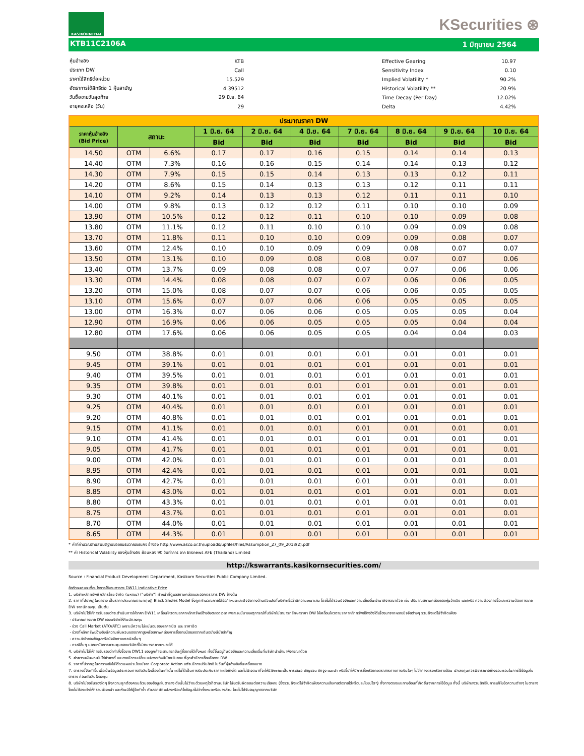KASIKORNTHAI
KSecurities ⊛
KTB11C2106A 1 มิถุนายน 2564
| หุ้นอ้างอิง | KTB |
| ประเภท DW | Call |
| ราคาใช้สิทธิต่อหน่วย | 15.529 |
| อัตราการใช้สิทธิต่อ 1 หุ้นสามัญ | 4.39512 |
| วันซื้อขายวันสุดท้าย | 29 มิ.ย. 64 |
| อายุคงเหลือ (วัน) | 29 |
| Effective Gearing | 10.97 |
| Sensitivity Index | 0.10 |
| Implied Volatility * | 90.2% |
| Historical Volatility ** | 20.9% |
| Time Decay (Per Day) | 12.02% |
| Delta | 4.42% |
| ประมาณราคา DW | | | | | | | | | |
| --- | --- | --- | --- | --- | --- | --- | --- | --- | --- |
| ราคาหุ้นอ้างอิง (Bid Price) | สถานะ | | 1 มิ.ย. 64 | 2 มิ.ย. 64 | 4 มิ.ย. 64 | 7 มิ.ย. 64 | 8 มิ.ย. 64 | 9 มิ.ย. 64 | 10 มิ.ย. 64 |
| | | | Bid | Bid | Bid | Bid | Bid | Bid | Bid |
| 14.50 | OTM | 6.6% | 0.17 | 0.17 | 0.16 | 0.15 | 0.14 | 0.14 | 0.13 |
| 14.40 | OTM | 7.3% | 0.16 | 0.16 | 0.15 | 0.14 | 0.14 | 0.13 | 0.12 |
| 14.30 | OTM | 7.9% | 0.15 | 0.15 | 0.14 | 0.13 | 0.13 | 0.12 | 0.11 |
| 14.20 | OTM | 8.6% | 0.15 | 0.14 | 0.13 | 0.13 | 0.12 | 0.11 | 0.11 |
| 14.10 | OTM | 9.2% | 0.14 | 0.13 | 0.13 | 0.12 | 0.11 | 0.11 | 0.10 |
| 14.00 | OTM | 9.8% | 0.13 | 0.12 | 0.12 | 0.11 | 0.10 | 0.10 | 0.09 |
| 13.90 | OTM | 10.5% | 0.12 | 0.12 | 0.11 | 0.10 | 0.10 | 0.09 | 0.08 |
| 13.80 | OTM | 11.1% | 0.12 | 0.11 | 0.10 | 0.10 | 0.09 | 0.09 | 0.08 |
| 13.70 | OTM | 11.8% | 0.11 | 0.10 | 0.10 | 0.09 | 0.09 | 0.08 | 0.07 |
| 13.60 | OTM | 12.4% | 0.10 | 0.10 | 0.09 | 0.09 | 0.08 | 0.07 | 0.07 |
| 13.50 | OTM | 13.1% | 0.10 | 0.09 | 0.08 | 0.08 | 0.07 | 0.07 | 0.06 |
| 13.40 | OTM | 13.7% | 0.09 | 0.08 | 0.08 | 0.07 | 0.07 | 0.06 | 0.06 |
| 13.30 | OTM | 14.4% | 0.08 | 0.08 | 0.07 | 0.07 | 0.06 | 0.06 | 0.05 |
| 13.20 | OTM | 15.0% | 0.08 | 0.07 | 0.07 | 0.06 | 0.06 | 0.05 | 0.05 |
| 13.10 | OTM | 15.6% | 0.07 | 0.07 | 0.06 | 0.06 | 0.05 | 0.05 | 0.05 |
| 13.00 | OTM | 16.3% | 0.07 | 0.06 | 0.06 | 0.05 | 0.05 | 0.05 | 0.04 |
| 12.90 | OTM | 16.9% | 0.06 | 0.06 | 0.05 | 0.05 | 0.05 | 0.04 | 0.04 |
| 12.80 | OTM | 17.6% | 0.06 | 0.06 | 0.05 | 0.05 | 0.04 | 0.04 | 0.03 |
| 9.50 | OTM | 38.8% | 0.01 | 0.01 | 0.01 | 0.01 | 0.01 | 0.01 | 0.01 |
| 9.45 | OTM | 39.1% | 0.01 | 0.01 | 0.01 | 0.01 | 0.01 | 0.01 | 0.01 |
| 9.40 | OTM | 39.5% | 0.01 | 0.01 | 0.01 | 0.01 | 0.01 | 0.01 | 0.01 |
| 9.35 | OTM | 39.8% | 0.01 | 0.01 | 0.01 | 0.01 | 0.01 | 0.01 | 0.01 |
| 9.30 | OTM | 40.1% | 0.01 | 0.01 | 0.01 | 0.01 | 0.01 | 0.01 | 0.01 |
| 9.25 | OTM | 40.4% | 0.01 | 0.01 | 0.01 | 0.01 | 0.01 | 0.01 | 0.01 |
| 9.20 | OTM | 40.8% | 0.01 | 0.01 | 0.01 | 0.01 | 0.01 | 0.01 | 0.01 |
| 9.15 | OTM | 41.1% | 0.01 | 0.01 | 0.01 | 0.01 | 0.01 | 0.01 | 0.01 |
| 9.10 | OTM | 41.4% | 0.01 | 0.01 | 0.01 | 0.01 | 0.01 | 0.01 | 0.01 |
| 9.05 | OTM | 41.7% | 0.01 | 0.01 | 0.01 | 0.01 | 0.01 | 0.01 | 0.01 |
| 9.00 | OTM | 42.0% | 0.01 | 0.01 | 0.01 | 0.01 | 0.01 | 0.01 | 0.01 |
| 8.95 | OTM | 42.4% | 0.01 | 0.01 | 0.01 | 0.01 | 0.01 | 0.01 | 0.01 |
| 8.90 | OTM | 42.7% | 0.01 | 0.01 | 0.01 | 0.01 | 0.01 | 0.01 | 0.01 |
| 8.85 | OTM | 43.0% | 0.01 | 0.01 | 0.01 | 0.01 | 0.01 | 0.01 | 0.01 |
| 8.80 | OTM | 43.3% | 0.01 | 0.01 | 0.01 | 0.01 | 0.01 | 0.01 | 0.01 |
| 8.75 | OTM | 43.7% | 0.01 | 0.01 | 0.01 | 0.01 | 0.01 | 0.01 | 0.01 |
| 8.70 | OTM | 44.0% | 0.01 | 0.01 | 0.01 | 0.01 | 0.01 | 0.01 | 0.01 |
| 8.65 | OTM | 44.3% | 0.01 | 0.01 | 0.01 | 0.01 | 0.01 | 0.01 | 0.01 |
* ค่าที่คำนวณตามสมมติฐานของชมรมวาณิชธนกิจ อ้างอิง http://www.asco.or.th/uploads/upfiles/files/Assumption_27_09_2018(2).pdf
** ค่า Historical Volatility ของหุ้นอ้างอิง ย้อนหลัง 90 วันทำการ จาก Bisnews AFE (Thailand) Limited
http://kswarrants.kasikornsecurities.com/
Source : Financial Product Development Department, Kasikorn Securities Public Company Limited.
ข้อกำหนดและเงื่อนไขการใช้งานตาราง DW11 Indicative Price
1. บริษัทหลักทรัพย์ กสิกรไทย จำกัด (มหาชน) (“บริษัท”) ทำหน้าที่ดูแลสภาพคล่องและออกตราสาร DW ข้างต้น
2. ราคาที่ปรากฏในตาราง เป็นราคาประมาณตามทฤษฎี Black Sholes Model ซึ่งถูกคำนวณภายใต้ข้อกำหนดและปัจจัยทางด้านตัวแปรที่บริษัทเชื่อว่ามีความเหมาะสม โดยไม่ได้รวมปัจจัยและความเสี่ยงอื่นเข้ามาพิจารณาด้วย เช่น ปริมาณสภาพคล่องของหุ้นอ้างอิง และ/หรือ ความต้องการซื้อและความต้องการขาย DW จากนักลงทุน เป็นต้น
3. บริษัทไม่ได้ให้การรับรองว่าจะดำเนินการให้ราคา DW11 เคลื่อนไหวตามราคาหลักทรัพย์อ้างอิงตลอดเวลา เพราะจะมีบางเหตุการณ์ที่บริษัทไม่สามารถรักษาราคา DW ให้เคลื่อนไหวตามราคาหลักทรัพย์อ้างอิงได้เนื่องมาจากหลายปัจจัยต่างๆ รวมถึงแต่ไม่จำกัดเพียง
- ปริมาณการขาย DW ของบริษัทให้กับนักลงทุน
- ช่วง Call Market (ATO/ATC) เพราะมีความไม่แน่นอนของราคาเปิด และ ราคาปิด
- ช่วงที่หลักทรัพย์อ้างอิงมีความผันผวนของราคาสูงหรือสภาพคล่องการซื้อขายน้อยลงจากเดิมอย่างมีนัยสำคัญ
- ความล่าช้าของข้อมูลหรือปัจจัยทางเทคนิคอื่นๆ
- กรณีอื่นๆ นอกเหนือการควบคุมของบริษัทที่ไม่สามารถคาดหมายได้
4. บริษัทไม่ได้ให้การรับรองว่าคำสั่งซื้อขาย DW11 ของลูกค้าจะสามารถจับคู่ซื้อขายได้ทั้งหมด ทั้งนี้ขึ้นอยู่กับปัจจัยและความเสี่ยงอื่นที่บริษัทนำเข้ามาพิจารณาด้วย
5. ค่าความผันผวนไม่ใช่ค่าคงที่ และอาจมีการเปลี่ยนแปลงอย่างมีนัยยะในขณะที่ลูกค้ามีการซื้อหรือขาย DW
6. ราคาที่ปรากฏในตารางยังไม่ได้รวมผลประโยชน์จาก Corporate Action แต่จะมีการปรับสิทธิ ในวันที่หุ้นอ้างอิงขึ้นเครื่องหมาย
7. ตารางนี้จัดทำขึ้นเพื่อเป็นข้อมูลประกอบการตัดสินใจเบื้องต้นเท่านั้น แต่ไม่ได้เป็นการรับประกันราคาแต่อย่างใด และไม่มีเจตนาที่จะให้มีลักษณะเป็นการเสนอ เชิญชวน ชักจูง แนะนำ หรือชี้นำให้มีการซื้อหรือขายตราสารทางการเงินใดๆ ไม่ว่าทางตรงหรือทางอ้อม นักลงทุนควรพิจารณาอย่างรอบคอบในการใช้ข้อมูลในตาราง ก่อนตัดสินใจลงทุน
8. บริษัทไม่ขอรับรองใดๆ ถึงความถูกต้องครบถ้วนของข้อมูลในตาราง ดังนั้นไม่ว่าจะด้วยเหตุใดก็ตามบริษัทไม่ขอรับผิดชอบต่อความเสียหาย (ซึ่งรวมถึงแต่ไม่จำกัดเพียงความเสียหายต่อรายได้หรือประโยชน์ใดๆ) ทั้งทางตรงและทางอ้อมที่เกิดขึ้นจากการใช้ข้อมูล ทั้งนี้ บริษัทสงวนสิทธิในการแก้ไขข้อความต่างๆ ในตารางโดยไม่ต้องแจ้งให้ทราบล่วงหน้า และห้ามมิให้ผู้ใดทำซ้ำ คัดลอกดัดแปลงหรือแก้ไขข้อมูลไม่ว่าทั้งหมดหรือบางส่วน โดยไม่ได้รับอนุญาตจากบริษัท